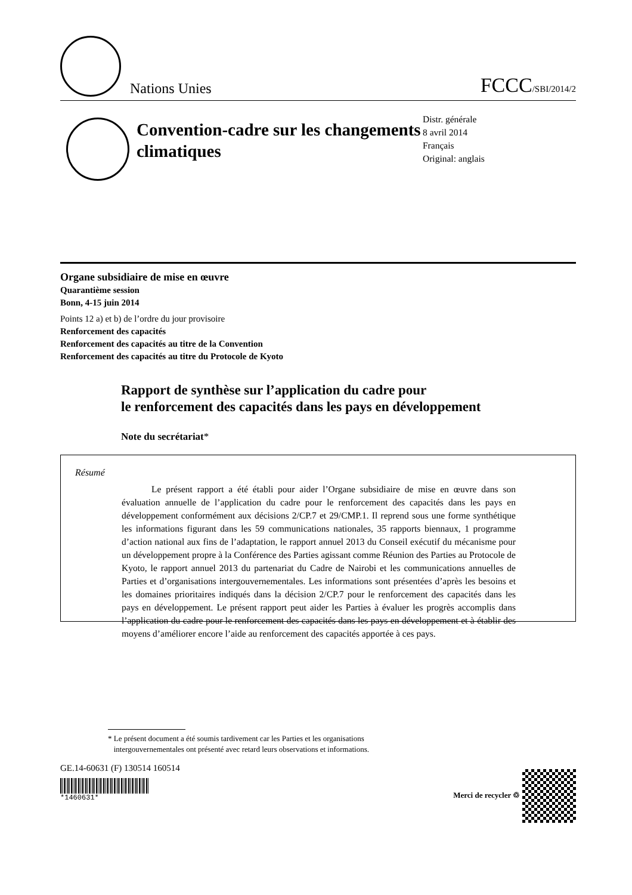Nations Unies
FCCC/SBI/2014/2
Convention-cadre sur les changements climatiques
Distr. générale
8 avril 2014
Français
Original: anglais
Organe subsidiaire de mise en œuvre
Quarantième session
Bonn, 4-15 juin 2014
Points 12 a) et b) de l’ordre du jour provisoire
Renforcement des capacités
Renforcement des capacités au titre de la Convention
Renforcement des capacités au titre du Protocole de Kyoto
Rapport de synthèse sur l’application du cadre pour
le renforcement des capacités dans les pays en développement
Note du secrétariat*
Résumé
Le présent rapport a été établi pour aider l’Organe subsidiaire de mise en œuvre dans son évaluation annuelle de l’application du cadre pour le renforcement des capacités dans les pays en développement conformément aux décisions 2/CP.7 et 29/CMP.1. Il reprend sous une forme synthétique les informations figurant dans les 59 communications nationales, 35 rapports biennaux, 1 programme d’action national aux fins de l’adaptation, le rapport annuel 2013 du Conseil exécutif du mécanisme pour un développement propre à la Conférence des Parties agissant comme Réunion des Parties au Protocole de Kyoto, le rapport annuel 2013 du partenariat du Cadre de Nairobi et les communications annuelles de Parties et d’organisations intergouvernementales. Les informations sont présentées d’après les besoins et les domaines prioritaires indiqués dans la décision 2/CP.7 pour le renforcement des capacités dans les pays en développement. Le présent rapport peut aider les Parties à évaluer les progrès accomplis dans l’application du cadre pour le renforcement des capacités dans les pays en développement et à établir des moyens d’améliorer encore l’aide au renforcement des capacités apportée à ces pays.
* Le présent document a été soumis tardivement car les Parties et les organisations
intergouvernementales ont présenté avec retard leurs observations et informations.
GE.14-60631 (F) 130514 160514
*1460631*
Merci de recycler ♲